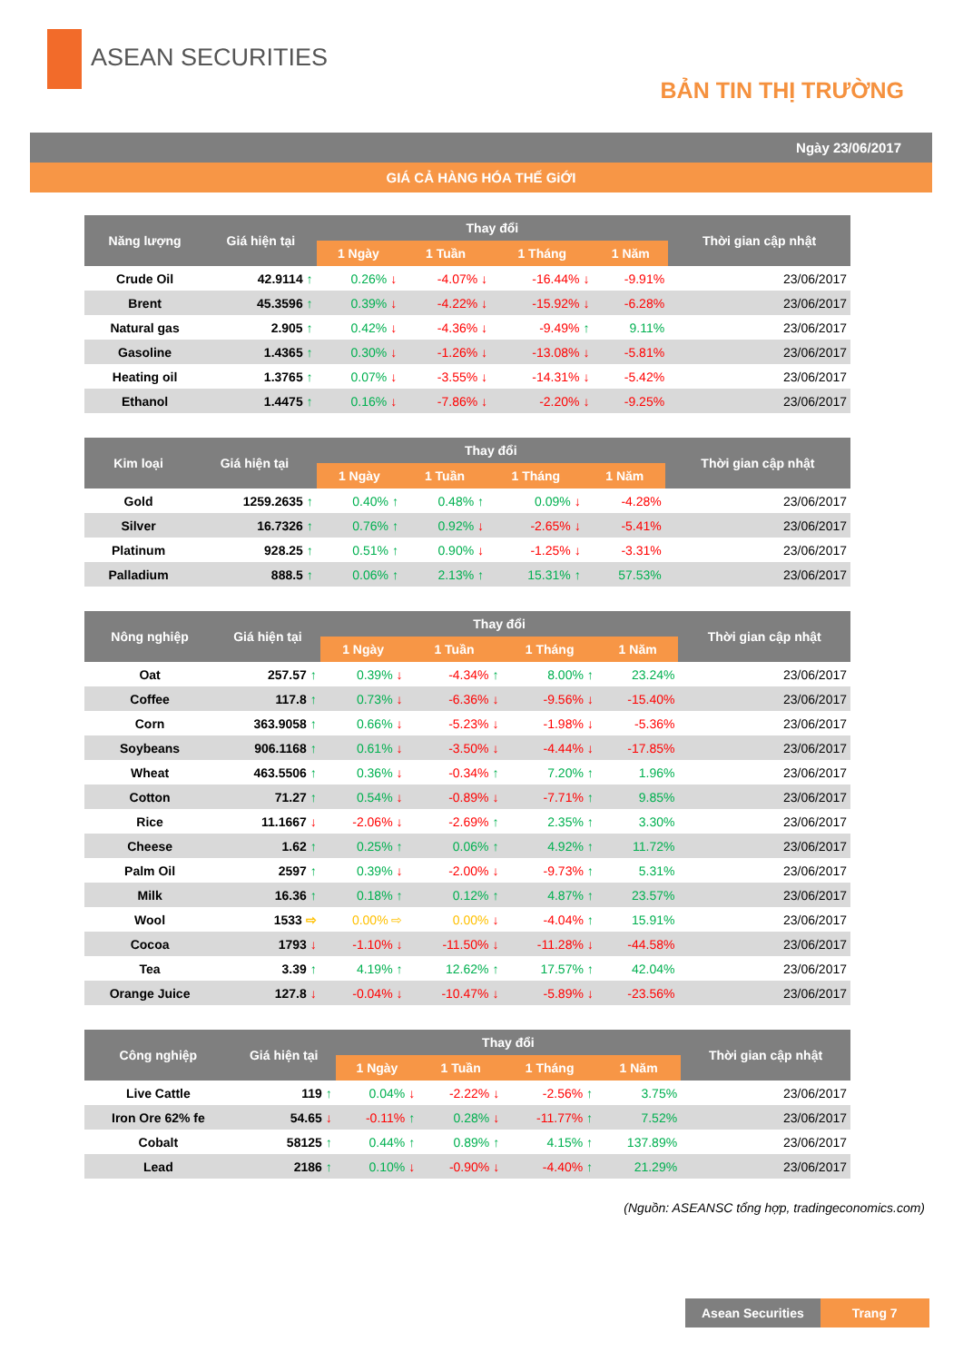ASEAN SECURITIES
BẢN TIN THỊ TRƯỜNG
Ngày 23/06/2017
GIÁ CẢ HÀNG HÓA THẾ GiỚI
| Năng lượng | Giá hiện tại | Thay đổi | | | | Thời gian cập nhật |
| --- | --- | --- | --- | --- | --- | --- |
| | | 1 Ngày | 1 Tuần | 1 Tháng | 1 Năm | |
| Crude Oil | 42.9114 ↑ | 0.26% ↓ | -4.07% ↓ | -16.44% ↓ | -9.91% | 23/06/2017 |
| Brent | 45.3596 ↑ | 0.39% ↓ | -4.22% ↓ | -15.92% ↓ | -6.28% | 23/06/2017 |
| Natural gas | 2.905 ↑ | 0.42% ↓ | -4.36% ↓ | -9.49% ↑ | 9.11% | 23/06/2017 |
| Gasoline | 1.4365 ↑ | 0.30% ↓ | -1.26% ↓ | -13.08% ↓ | -5.81% | 23/06/2017 |
| Heating oil | 1.3765 ↑ | 0.07% ↓ | -3.55% ↓ | -14.31% ↓ | -5.42% | 23/06/2017 |
| Ethanol | 1.4475 ↑ | 0.16% ↓ | -7.86% ↓ | -2.20% ↓ | -9.25% | 23/06/2017 |
| Kim loại | Giá hiện tại | Thay đổi | | | | Thời gian cập nhật |
| --- | --- | --- | --- | --- | --- | --- |
| | | 1 Ngày | 1 Tuần | 1 Tháng | 1 Năm | |
| Gold | 1259.2635 ↑ | 0.40% ↑ | 0.48% ↑ | 0.09% ↓ | -4.28% | 23/06/2017 |
| Silver | 16.7326 ↑ | 0.76% ↑ | 0.92% ↓ | -2.65% ↓ | -5.41% | 23/06/2017 |
| Platinum | 928.25 ↑ | 0.51% ↑ | 0.90% ↓ | -1.25% ↓ | -3.31% | 23/06/2017 |
| Palladium | 888.5 ↑ | 0.06% ↑ | 2.13% ↑ | 15.31% ↑ | 57.53% | 23/06/2017 |
| Nông nghiệp | Giá hiện tại | Thay đổi | | | | Thời gian cập nhật |
| --- | --- | --- | --- | --- | --- | --- |
| | | 1 Ngày | 1 Tuần | 1 Tháng | 1 Năm | |
| Oat | 257.57 ↑ | 0.39% ↓ | -4.34% ↑ | 8.00% ↑ | 23.24% | 23/06/2017 |
| Coffee | 117.8 ↑ | 0.73% ↓ | -6.36% ↓ | -9.56% ↓ | -15.40% | 23/06/2017 |
| Corn | 363.9058 ↑ | 0.66% ↓ | -5.23% ↓ | -1.98% ↓ | -5.36% | 23/06/2017 |
| Soybeans | 906.1168 ↑ | 0.61% ↓ | -3.50% ↓ | -4.44% ↓ | -17.85% | 23/06/2017 |
| Wheat | 463.5506 ↑ | 0.36% ↓ | -0.34% ↑ | 7.20% ↑ | 1.96% | 23/06/2017 |
| Cotton | 71.27 ↑ | 0.54% ↓ | -0.89% ↓ | -7.71% ↑ | 9.85% | 23/06/2017 |
| Rice | 11.1667 ↓ | -2.06% ↓ | -2.69% ↑ | 2.35% ↑ | 3.30% | 23/06/2017 |
| Cheese | 1.62 ↑ | 0.25% ↑ | 0.06% ↑ | 4.92% ↑ | 11.72% | 23/06/2017 |
| Palm Oil | 2597 ↑ | 0.39% ↓ | -2.00% ↓ | -9.73% ↑ | 5.31% | 23/06/2017 |
| Milk | 16.36 ↑ | 0.18% ↑ | 0.12% ↑ | 4.87% ↑ | 23.57% | 23/06/2017 |
| Wool | 1533 ⇨ | 0.00% ⇨ | 0.00% ↓ | -4.04% ↑ | 15.91% | 23/06/2017 |
| Cocoa | 1793 ↓ | -1.10% ↓ | -11.50% ↓ | -11.28% ↓ | -44.58% | 23/06/2017 |
| Tea | 3.39 ↑ | 4.19% ↑ | 12.62% ↑ | 17.57% ↑ | 42.04% | 23/06/2017 |
| Orange Juice | 127.8 ↓ | -0.04% ↓ | -10.47% ↓ | -5.89% ↓ | -23.56% | 23/06/2017 |
| Công nghiệp | Giá hiện tại | Thay đổi | | | | Thời gian cập nhật |
| --- | --- | --- | --- | --- | --- | --- |
| | | 1 Ngày | 1 Tuần | 1 Tháng | 1 Năm | |
| Live Cattle | 119 ↑ | 0.04% ↓ | -2.22% ↓ | -2.56% ↑ | 3.75% | 23/06/2017 |
| Iron Ore 62% fe | 54.65 ↓ | -0.11% ↑ | 0.28% ↓ | -11.77% ↑ | 7.52% | 23/06/2017 |
| Cobalt | 58125 ↑ | 0.44% ↑ | 0.89% ↑ | 4.15% ↑ | 137.89% | 23/06/2017 |
| Lead | 2186 ↑ | 0.10% ↓ | -0.90% ↓ | -4.40% ↑ | 21.29% | 23/06/2017 |
(Nguồn: ASEANSC tổng hợp, tradingeconomics.com)
Asean Securities Trang 7